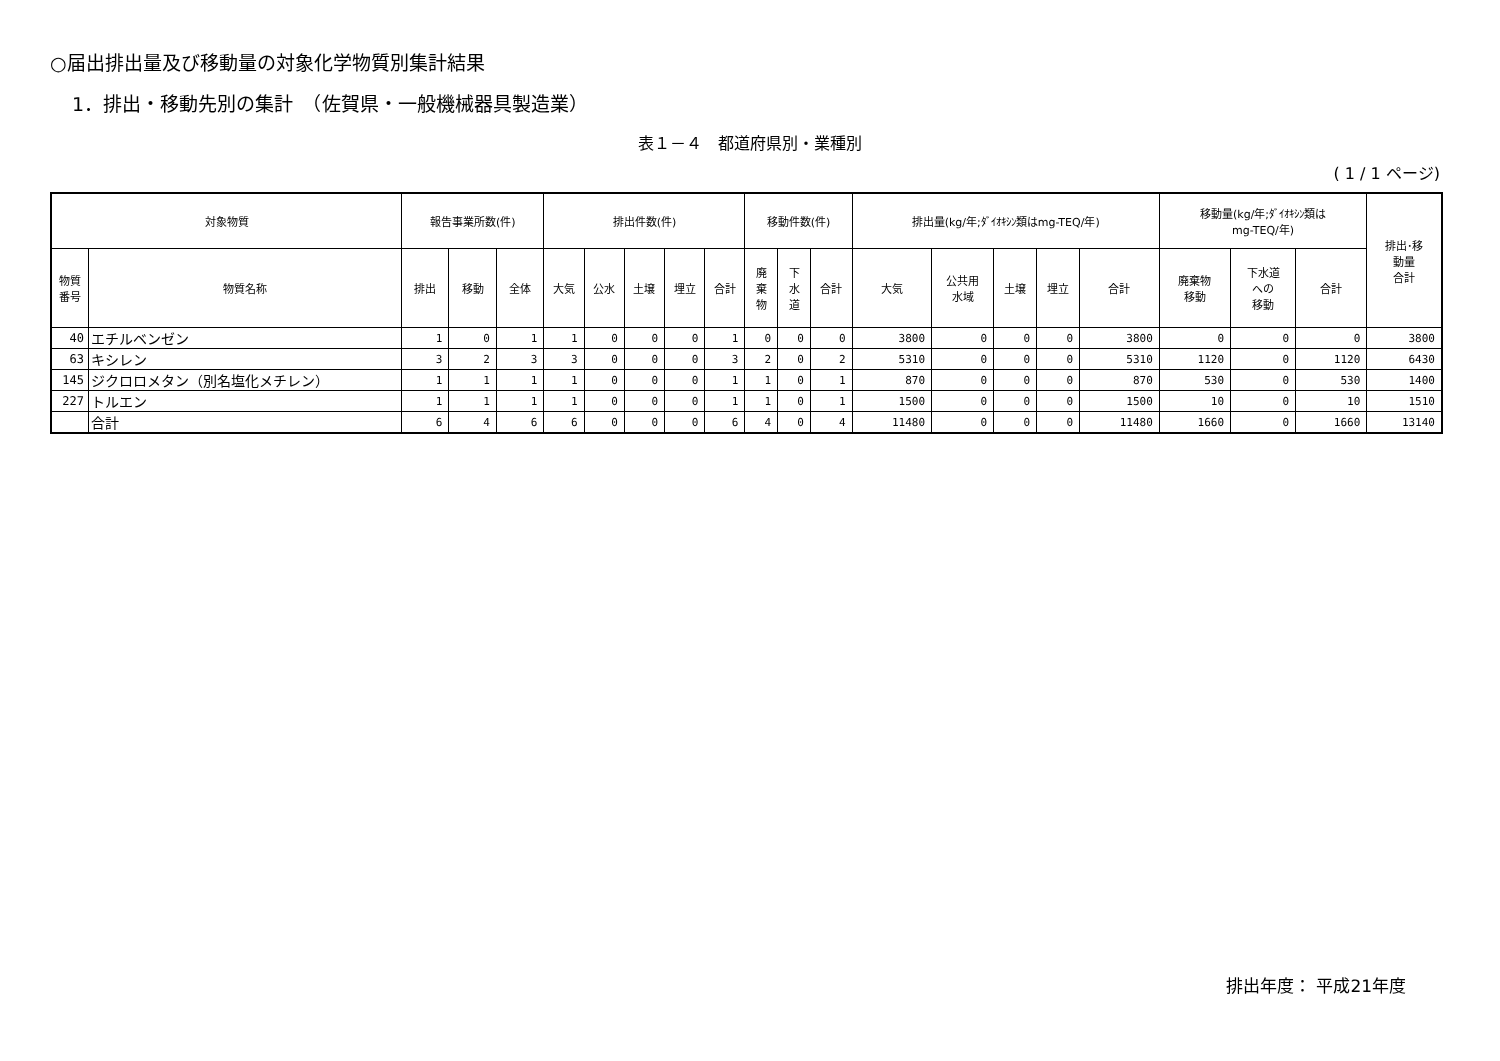○届出排出量及び移動量の対象化学物質別集計結果
1．排出・移動先別の集計　（佐賀県・一般機械器具製造業）
表１－４　都道府県別・業種別
( 1 / 1 ページ)
| 対象物質 | | 報告事業所数(件) | | | 排出件数(件) | | | | | 移動件数(件) | | | 排出量(kg/年;ﾀﾞｲｵｷｼﾝ類はmg-TEQ/年) | | | | | 移動量(kg/年;ﾀﾞｲｵｷｼﾝ類は mg-TEQ/年) | | | 排出･移 動量 合計 |
| --- | --- | --- | --- | --- | --- | --- | --- | --- | --- | --- | --- | --- | --- | --- | --- | --- | --- | --- | --- | --- | --- |
| 物質 番号 | 物質名称 | 排出 | 移動 | 全体 | 大気 | 公水 | 土壌 | 埋立 | 合計 | 廃 棄 物 | 下 水 道 | 合計 | 大気 | 公共用 水域 | 土壌 | 埋立 | 合計 | 廃棄物 移動 | 下水道 への 移動 | 合計 | |
| 40 | エチルベンゼン | 1 | 0 | 1 | 1 | 0 | 0 | 0 | 1 | 0 | 0 | 0 | 3800 | 0 | 0 | 0 | 3800 | 0 | 0 | 0 | 3800 |
| 63 | キシレン | 3 | 2 | 3 | 3 | 0 | 0 | 0 | 3 | 2 | 0 | 2 | 5310 | 0 | 0 | 0 | 5310 | 1120 | 0 | 1120 | 6430 |
| 145 | ジクロロメタン（別名塩化メチレン） | 1 | 1 | 1 | 1 | 0 | 0 | 0 | 1 | 1 | 0 | 1 | 870 | 0 | 0 | 0 | 870 | 530 | 0 | 530 | 1400 |
| 227 | トルエン | 1 | 1 | 1 | 1 | 0 | 0 | 0 | 1 | 1 | 0 | 1 | 1500 | 0 | 0 | 0 | 1500 | 10 | 0 | 10 | 1510 |
| | 合計 | 6 | 4 | 6 | 6 | 0 | 0 | 0 | 6 | 4 | 0 | 4 | 11480 | 0 | 0 | 0 | 11480 | 1660 | 0 | 1660 | 13140 |
排出年度： 平成21年度